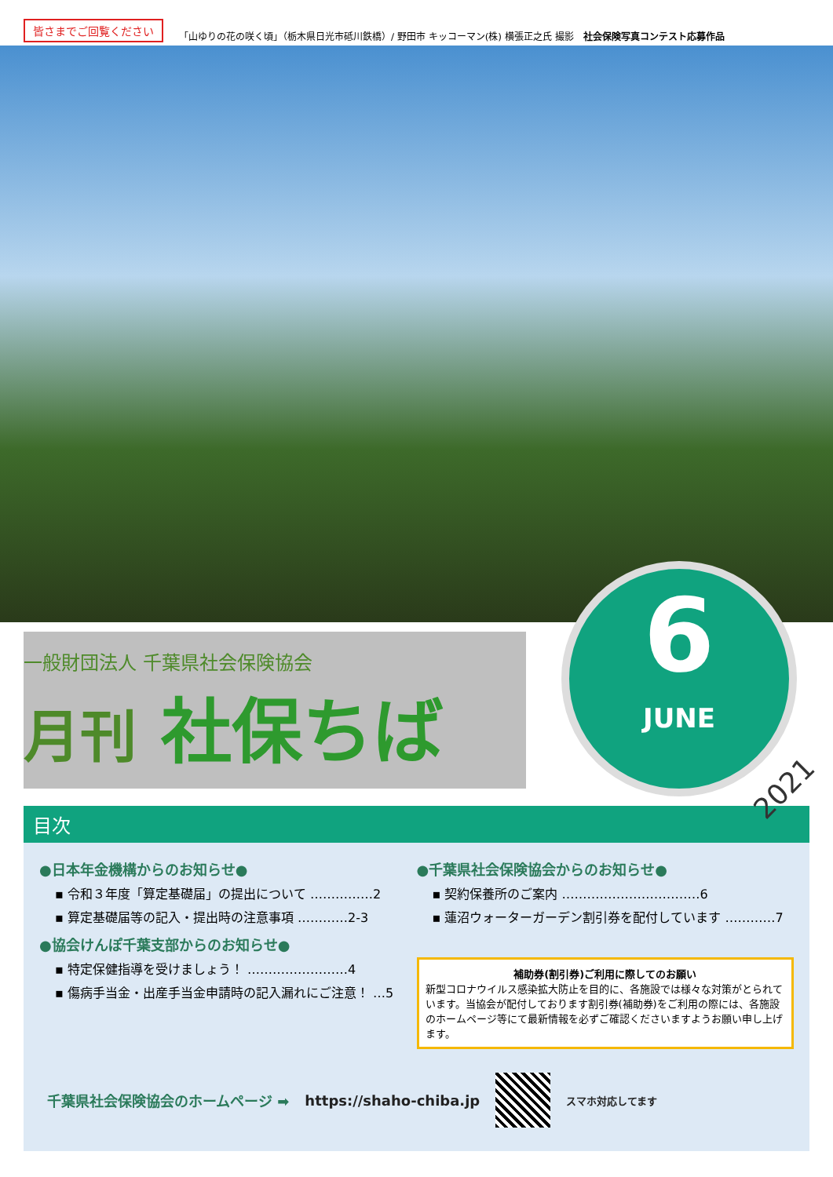皆さまでご回覧ください 「山ゆりの花の咲く頃」（栃木県日光市砥川鉄橋）/ 野田市 キッコーマン(株) 横張正之氏 撮影　社会保険写真コンテスト応募作品
一般財団法人 千葉県社会保険協会
月刊 社保ちば
6
JUNE
2021
目次
●日本年金機構からのお知らせ●
▪ 令和３年度「算定基礎届」の提出について ……………2
▪ 算定基礎届等の記入・提出時の注意事項 …………2-3
●協会けんぽ千葉支部からのお知らせ●
▪ 特定保健指導を受けましょう！ ……………………4
▪ 傷病手当金・出産手当金申請時の記入漏れにご注意！ …5
●千葉県社会保険協会からのお知らせ●
▪ 契約保養所のご案内 ……………………………6
▪ 蓮沼ウォーターガーデン割引券を配付しています …………7
補助券(割引券)ご利用に際してのお願い
新型コロナウイルス感染拡大防止を目的に、各施設では様々な対策がとられています。当協会が配付しております割引券(補助券)をご利用の際には、各施設のホームページ等にて最新情報を必ずご確認くださいますようお願い申し上げます。
千葉県社会保険協会のホームページ ➡ https://shaho-chiba.jp
スマホ対応してます